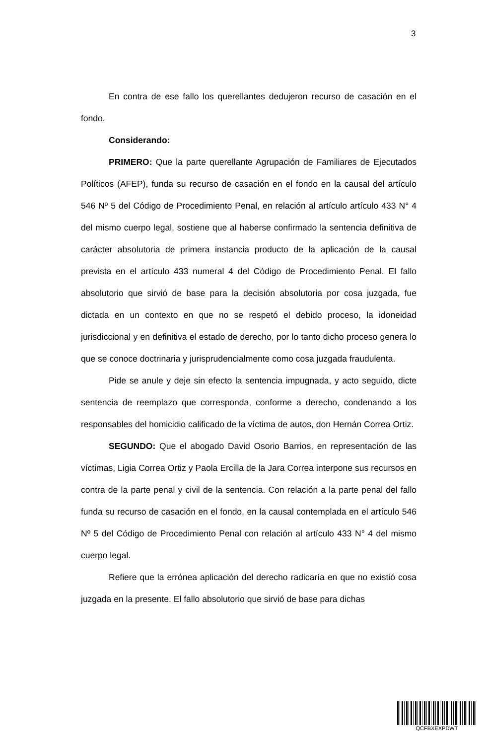3
En contra de ese fallo los querellantes dedujeron recurso de casación en el fondo.
Considerando:
PRIMERO: Que la parte querellante Agrupación de Familiares de Ejecutados Políticos (AFEP), funda su recurso de casación en el fondo en la causal del artículo 546 Nº 5 del Código de Procedimiento Penal, en relación al artículo artículo 433 N° 4 del mismo cuerpo legal, sostiene que al haberse confirmado la sentencia definitiva de carácter absolutoria de primera instancia producto de la aplicación de la causal prevista en el artículo 433 numeral 4 del Código de Procedimiento Penal. El fallo absolutorio que sirvió de base para la decisión absolutoria por cosa juzgada, fue dictada en un contexto en que no se respetó el debido proceso, la idoneidad jurisdiccional y en definitiva el estado de derecho, por lo tanto dicho proceso genera lo que se conoce doctrinaria y jurisprudencialmente como cosa juzgada fraudulenta.
Pide se anule y deje sin efecto la sentencia impugnada, y acto seguido, dicte sentencia de reemplazo que corresponda, conforme a derecho, condenando a los responsables del homicidio calificado de la víctima de autos, don Hernán Correa Ortiz.
SEGUNDO: Que el abogado David Osorio Barrios, en representación de las víctimas, Ligia Correa Ortiz y Paola Ercilla de la Jara Correa interpone sus recursos en contra de la parte penal y civil de la sentencia. Con relación a la parte penal del fallo funda su recurso de casación en el fondo, en la causal contemplada en el artículo 546 Nº 5 del Código de Procedimiento Penal con relación al artículo 433 N° 4 del mismo cuerpo legal.
Refiere que la errónea aplicación del derecho radicaría en que no existió cosa juzgada en la presente. El fallo absolutorio que sirvió de base para dichas
QCFBXEXPDWT